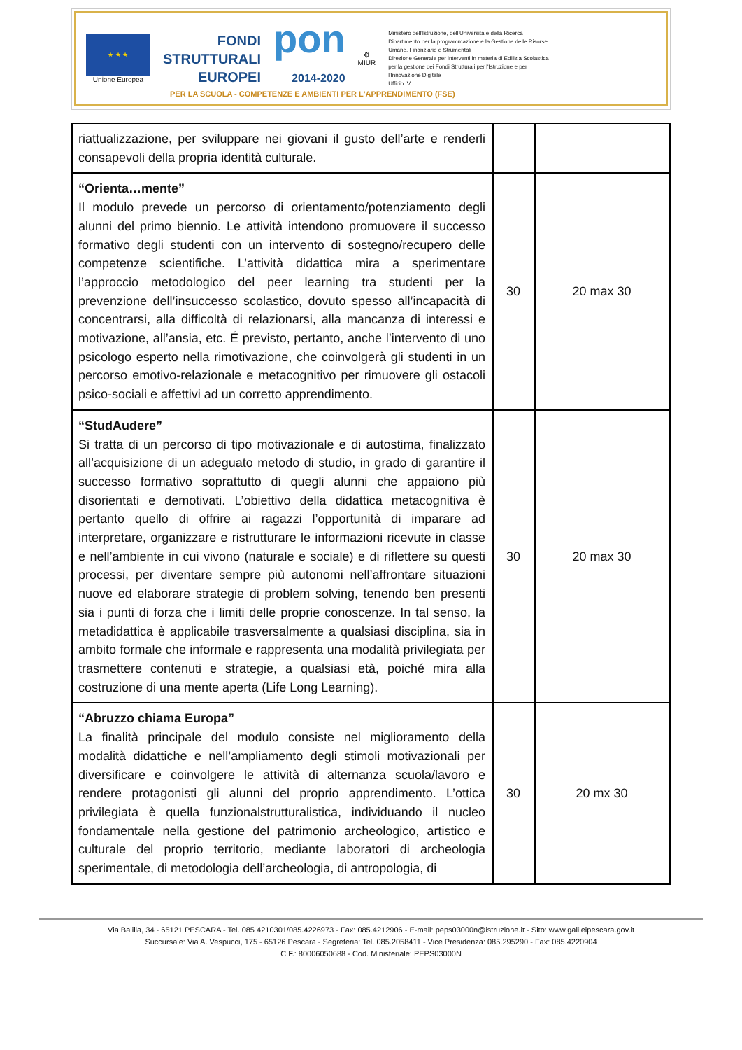★ ★ ★
Unione Europea
FONDI
STRUTTURALI
EUROPEI
pon
2014-2020
⚙
MIUR
Ministero dell'Istruzione, dell'Università e della Ricerca
Dipartimento per la programmazione e la Gestione delle Risorse Umane, Finanziarie e Strumentali
Direzione Generale per interventi in materia di Edilizia Scolastica per la gestione dei Fondi Strutturali per l'Istruzione e per l'Innovazione Digitale
Ufficio IV
PER LA SCUOLA - COMPETENZE E AMBIENTI PER L'APPRENDIMENTO (FSE)
| riattualizzazione, per sviluppare nei giovani il gusto dell’arte e renderli consapevoli della propria identità culturale. | | |
| “Orienta…mente” Il modulo prevede un percorso di orientamento/potenziamento degli alunni del primo biennio. Le attività intendono promuovere il successo formativo degli studenti con un intervento di sostegno/recupero delle competenze scientifiche. L’attività didattica mira a sperimentare l’approccio metodologico del peer learning tra studenti per la prevenzione dell’insuccesso scolastico, dovuto spesso all’incapacità di concentrarsi, alla difficoltà di relazionarsi, alla mancanza di interessi e motivazione, all’ansia, etc. É previsto, pertanto, anche l’intervento di uno psicologo esperto nella rimotivazione, che coinvolgerà gli studenti in un percorso emotivo-relazionale e metacognitivo per rimuovere gli ostacoli psico-sociali e affettivi ad un corretto apprendimento. | 30 | 20 max 30 |
| “StudAudere” Si tratta di un percorso di tipo motivazionale e di autostima, finalizzato all’acquisizione di un adeguato metodo di studio, in grado di garantire il successo formativo soprattutto di quegli alunni che appaiono più disorientati e demotivati. L’obiettivo della didattica metacognitiva è pertanto quello di offrire ai ragazzi l’opportunità di imparare ad interpretare, organizzare e ristrutturare le informazioni ricevute in classe e nell’ambiente in cui vivono (naturale e sociale) e di riflettere su questi processi, per diventare sempre più autonomi nell’affrontare situazioni nuove ed elaborare strategie di problem solving, tenendo ben presenti sia i punti di forza che i limiti delle proprie conoscenze. In tal senso, la metadidattica è applicabile trasversalmente a qualsiasi disciplina, sia in ambito formale che informale e rappresenta una modalità privilegiata per trasmettere contenuti e strategie, a qualsiasi età, poiché mira alla costruzione di una mente aperta (Life Long Learning). | 30 | 20 max 30 |
| “Abruzzo chiama Europa” La finalità principale del modulo consiste nel miglioramento della modalità didattiche e nell’ampliamento degli stimoli motivazionali per diversificare e coinvolgere le attività di alternanza scuola/lavoro e rendere protagonisti gli alunni del proprio apprendimento. L’ottica privilegiata è quella funzionalstrutturalistica, individuando il nucleo fondamentale nella gestione del patrimonio archeologico, artistico e culturale del proprio territorio, mediante laboratori di archeologia sperimentale, di metodologia dell’archeologia, di antropologia, di | 30 | 20 mx 30 |
Via Balilla, 34 - 65121 PESCARA - Tel. 085 4210301/085.4226973 - Fax: 085.4212906 - E-mail: peps03000n@istruzione.it - Sito: www.galileipescara.gov.it
Succursale: Via A. Vespucci, 175 - 65126 Pescara - Segreteria: Tel. 085.2058411 - Vice Presidenza: 085.295290 - Fax: 085.4220904
C.F.: 80006050688 - Cod. Ministeriale: PEPS03000N